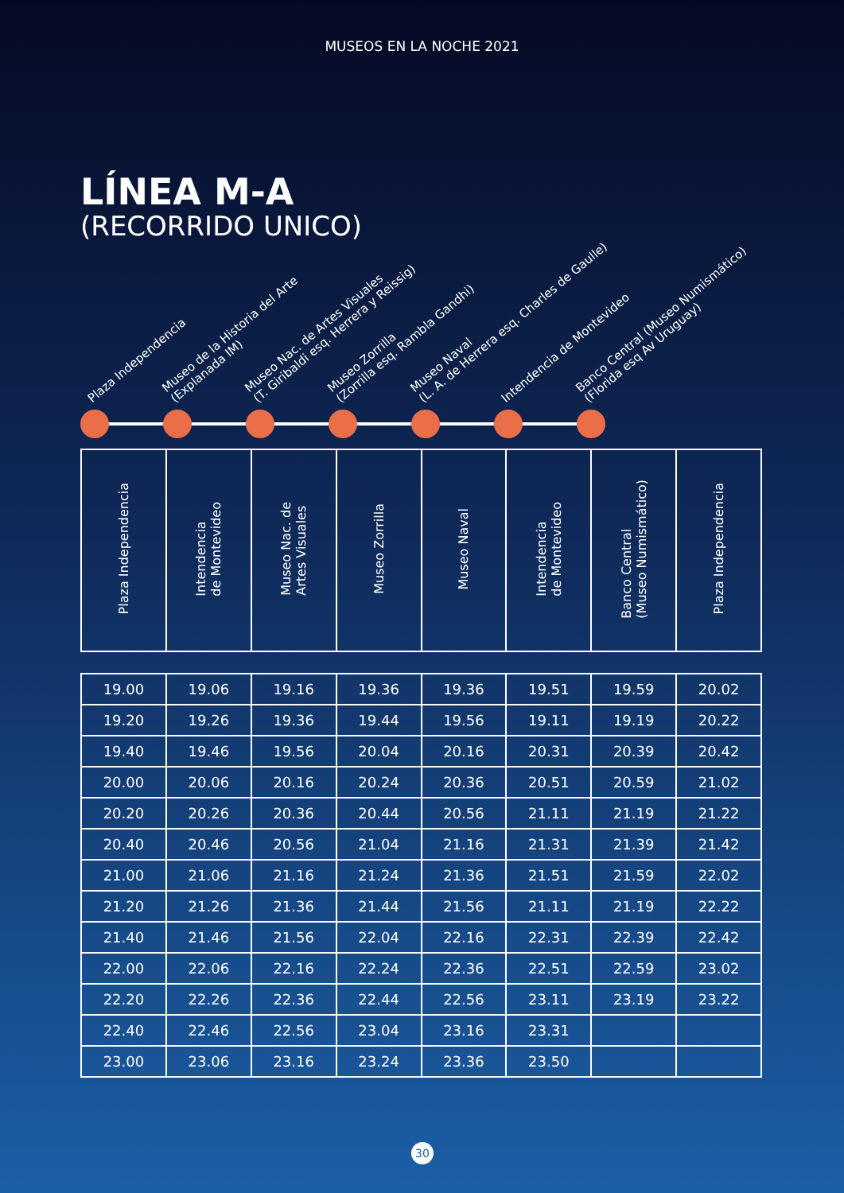MUSEOS EN LA NOCHE 2021
LÍNEA M-A
(RECORRIDO UNICO)
Plaza Independencia
Museo de la Historia del Arte
(Explanada IM)
Museo Nac. de Artes Visuales
(T. Giribaldi esq. Herrera y Reissig)
Museo Zorrilla
(Zorrilla esq. Rambla Gandhi)
Museo Naval
(L. A. de Herrera esq. Charles de Gaulle)
Intendencia de Montevideo
Banco Central (Museo Numismático)
(Florida esq Av Uruguay)
| Plaza Independencia | Intendencia de Montevideo | Museo Nac. de Artes Visuales | Museo Zorrilla | Museo Naval | Intendencia de Montevideo | Banco Central (Museo Numismático) | Plaza Independencia |
| --- | --- | --- | --- | --- | --- | --- | --- |
| 19.00 | 19.06 | 19.16 | 19.36 | 19.36 | 19.51 | 19.59 | 20.02 |
| 19.20 | 19.26 | 19.36 | 19.44 | 19.56 | 19.11 | 19.19 | 20.22 |
| 19.40 | 19.46 | 19.56 | 20.04 | 20.16 | 20.31 | 20.39 | 20.42 |
| 20.00 | 20.06 | 20.16 | 20.24 | 20.36 | 20.51 | 20.59 | 21.02 |
| 20.20 | 20.26 | 20.36 | 20.44 | 20.56 | 21.11 | 21.19 | 21.22 |
| 20.40 | 20.46 | 20.56 | 21.04 | 21.16 | 21.31 | 21.39 | 21.42 |
| 21.00 | 21.06 | 21.16 | 21.24 | 21.36 | 21.51 | 21.59 | 22.02 |
| 21.20 | 21.26 | 21.36 | 21.44 | 21.56 | 21.11 | 21.19 | 22.22 |
| 21.40 | 21.46 | 21.56 | 22.04 | 22.16 | 22.31 | 22.39 | 22.42 |
| 22.00 | 22.06 | 22.16 | 22.24 | 22.36 | 22.51 | 22.59 | 23.02 |
| 22.20 | 22.26 | 22.36 | 22.44 | 22.56 | 23.11 | 23.19 | 23.22 |
| 22.40 | 22.46 | 22.56 | 23.04 | 23.16 | 23.31 | | |
| 23.00 | 23.06 | 23.16 | 23.24 | 23.36 | 23.50 | | |
30